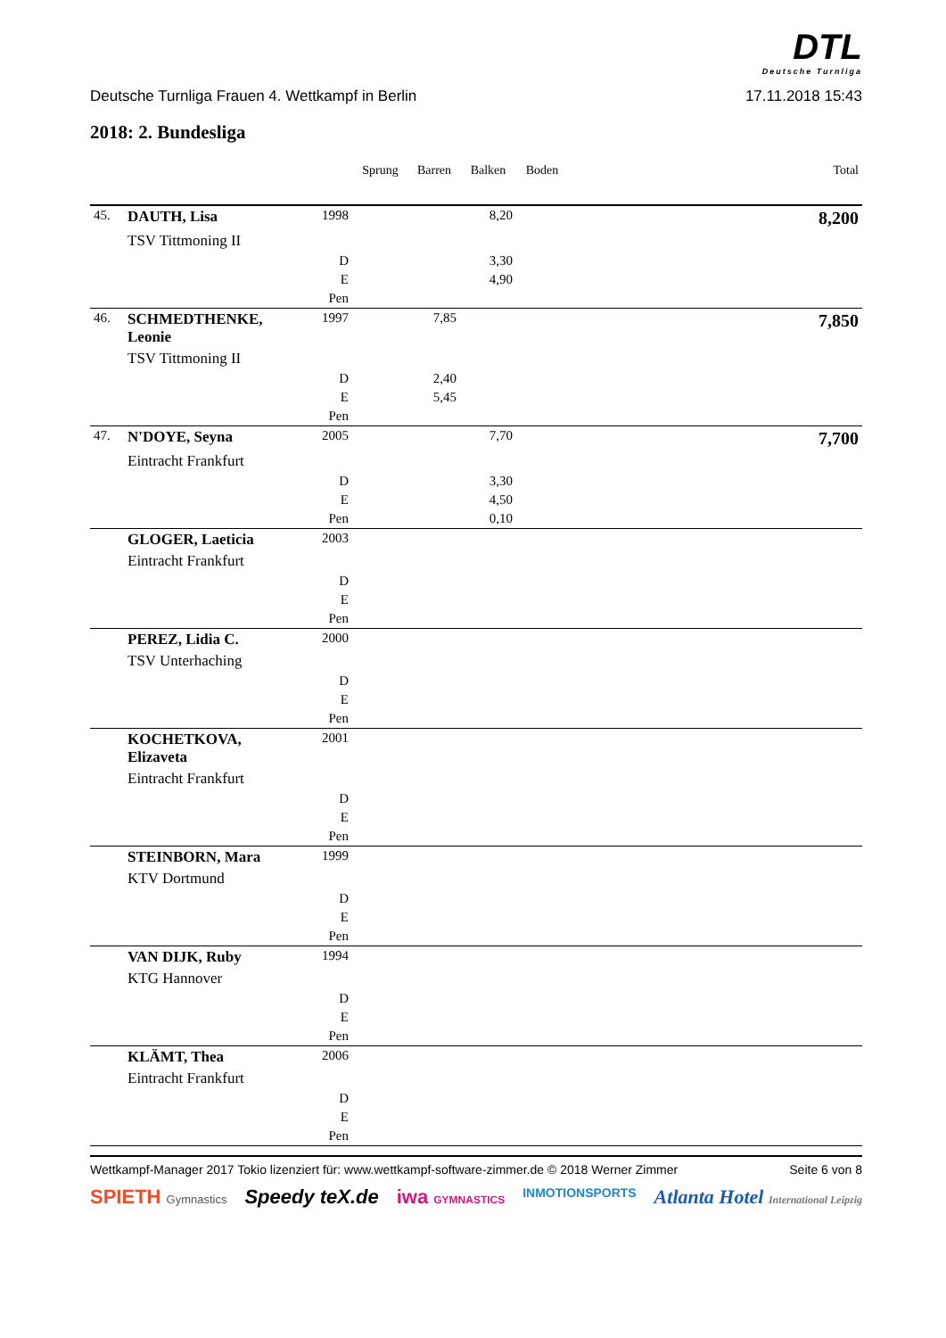DTL
Deutsche Turnliga
Deutsche Turnliga Frauen 4. Wettkampf in Berlin 17.11.2018 15:43
2018: 2. Bundesliga
| | | | Sprung | Barren | Balken | Boden | | Total |
| --- | --- | --- | --- | --- | --- | --- | --- | --- |
| 45. | DAUTH, Lisa | 1998 | | | 8,20 | | | 8,200 |
| | TSV Tittmoning II | | | | | | | |
| | | D | | | 3,30 | | | |
| | | E | | | 4,90 | | | |
| | | Pen | | | | | | |
| 46. | SCHMEDTHENKE, Leonie | 1997 | | 7,85 | | | | 7,850 |
| | TSV Tittmoning II | | | | | | | |
| | | D | | 2,40 | | | | |
| | | E | | 5,45 | | | | |
| | | Pen | | | | | | |
| 47. | N'DOYE, Seyna | 2005 | | | 7,70 | | | 7,700 |
| | Eintracht Frankfurt | | | | | | | |
| | | D | | | 3,30 | | | |
| | | E | | | 4,50 | | | |
| | | Pen | | | 0,10 | | | |
| | GLOGER, Laeticia | 2003 | | | | | | |
| | Eintracht Frankfurt | | | | | | | |
| | | D | | | | | | |
| | | E | | | | | | |
| | | Pen | | | | | | |
| | PEREZ, Lidia C. | 2000 | | | | | | |
| | TSV Unterhaching | | | | | | | |
| | | D | | | | | | |
| | | E | | | | | | |
| | | Pen | | | | | | |
| | KOCHETKOVA, Elizaveta | 2001 | | | | | | |
| | Eintracht Frankfurt | | | | | | | |
| | | D | | | | | | |
| | | E | | | | | | |
| | | Pen | | | | | | |
| | STEINBORN, Mara | 1999 | | | | | | |
| | KTV Dortmund | | | | | | | |
| | | D | | | | | | |
| | | E | | | | | | |
| | | Pen | | | | | | |
| | VAN DIJK, Ruby | 1994 | | | | | | |
| | KTG Hannover | | | | | | | |
| | | D | | | | | | |
| | | E | | | | | | |
| | | Pen | | | | | | |
| | KLÄMT, Thea | 2006 | | | | | | |
| | Eintracht Frankfurt | | | | | | | |
| | | D | | | | | | |
| | | E | | | | | | |
| | | Pen | | | | | | |
Wettkampf-Manager 2017 Tokio lizenziert für: www.wettkampf-software-zimmer.de © 2018 Werner Zimmer Seite 6 von 8
SPIETH Gymnastics Speedy teX.de iwa GYMNASTICS INMOTIONSPORTS Atlanta Hotel International Leipzig